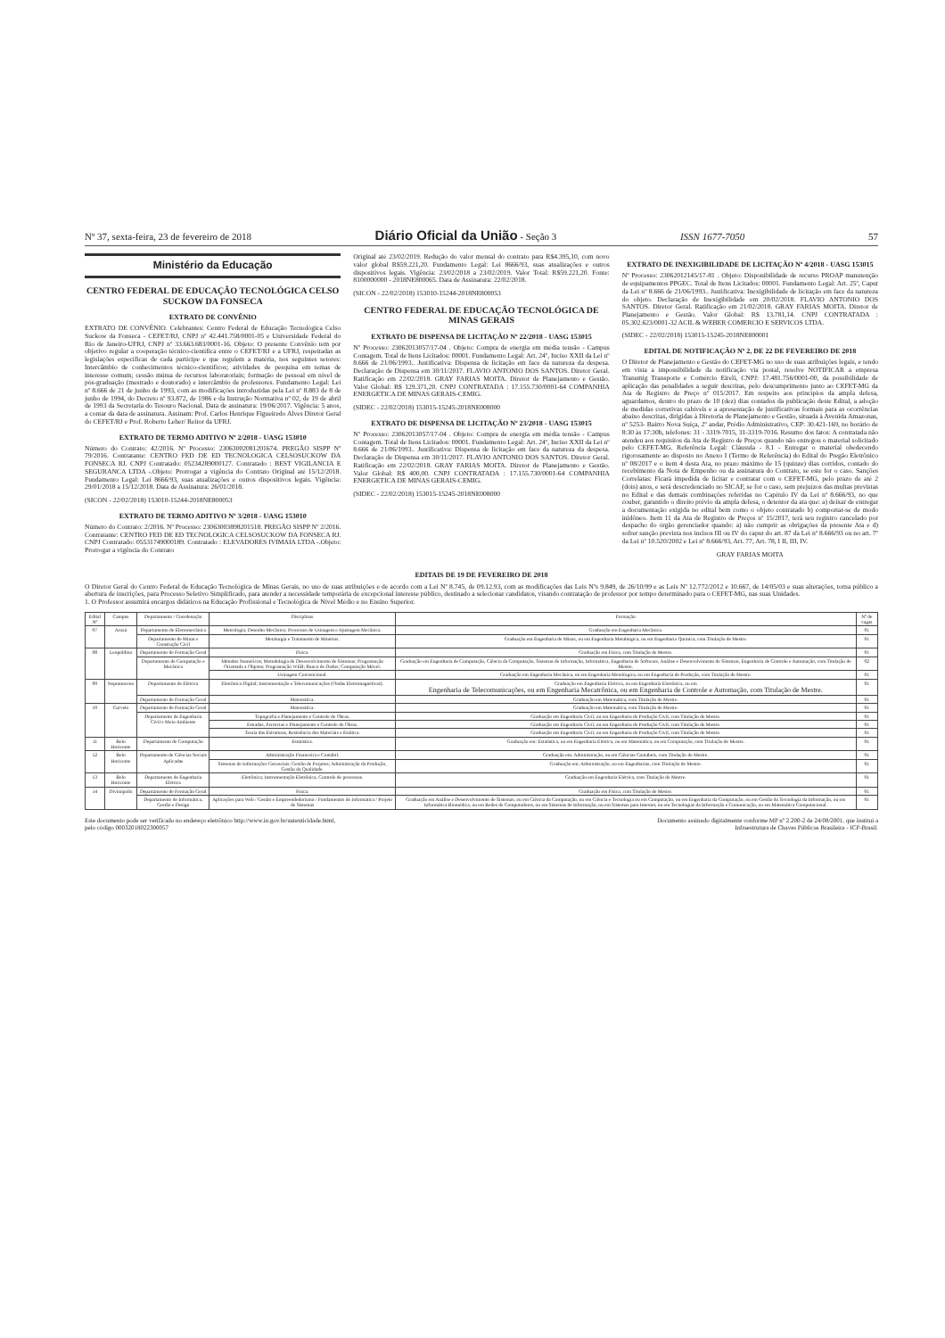Nº 37, sexta-feira, 23 de fevereiro de 2018 Diário Oficial da União - Seção 3 ISSN 1677-7050 57
Ministério da Educação
CENTRO FEDERAL DE EDUCAÇÃO TECNOLÓGICA CELSO SUCKOW DA FONSECA
EXTRATO DE CONVÊNIO
EXTRATO DE CONVÊNIO. Celebrantes: Centro Federal de Educação Tecnológica Celso Suckow da Fonseca - CEFET/RJ, CNPJ nº 42.441.758/0001-05 e Universidade Federal do Rio de Janeiro-UFRJ, CNPJ nº 33.663.683/0001-16. Objeto: O presente Convênio tem por objetivo regular a cooperação técnico-científica entre o CEFET/RJ e a UFRJ, respeitadas as legislações específicas de cada partícipe e que regulem a matéria, nos seguintes setores: Intercâmbio de conhecimentos técnico-científicos; atividades de pesquisa em temas de interesse comum; cessão mútua de recursos laboratoriais; formação de pessoal em nível de pós-graduação (mestrado e doutorado) e intercâmbio de professores. Fundamento Legal: Lei nº 8.666 de 21 de junho de 1993, com as modificações introduzidas pela Lei nº 8.883 de 8 de junho de 1994, do Decreto nº 93.872, de 1986 e da Instrução Normativa nº 02, de 19 de abril de 1993 da Secretaria do Tesouro Nacional. Data de assinatura: 19/06/2017. Vigência: 5 anos, a contar da data de assinatura. Assinam: Prof. Carlos Henrique Figueiredo Alves Diretor Geral do CEFET/RJ e Prof. Roberto Leher/ Reitor da UFRJ.
EXTRATO DE TERMO ADITIVO Nº 2/2018 - UASG 153010
Número do Contrato: 42/2016. Nº Processo: 23063002081201674. PREGÃO SISPP Nº 79/2016. Contratante: CENTRO FED DE ED TECNOLOGICA CELSOSUCKOW DA FONSECA RJ. CNPJ Contratado: 05234289000127. Contratado : BEST VIGILANCIA E SEGURANCA LTDA -.Objeto: Prorrogar a vigência do Contrato Original até 15/12/2018. Fundamento Legal: Lei 8666/93, suas atualizações e outros dispositivos legais. Vigência: 29/01/2018 a 15/12/2018. Data de Assinatura: 26/01/2018.
(SICON - 22/02/2018) 153010-15244-2018NE800053
EXTRATO DE TERMO ADITIVO Nº 3/2018 - UASG 153010
Número do Contrato: 2/2016. Nº Processo: 23063003898201518. PREGÃO SISPP Nº 2/2016. Contratante: CENTRO FED DE ED TECNOLOGICA CELSOSUCKOW DA FONSECA RJ. CNPJ Contratado: 05531749000189. Contratado : ELEVADORES IVIMAIA LTDA -.Objeto: Prorrogar a vigência do Contrato
Original até 23/02/2019. Redução do valor mensal do contrato para R$4.395,10, com novo valor global R$59.221,20. Fundamento Legal: Lei 8666/93, suas atualizações e outros dispositivos legais. Vigência: 23/02/2018 a 23/02/2019. Valor Total: R$59.221,20. Fonte: 8100000000 - 2018NE800065. Data de Assinatura: 22/02/2018.
(SICON - 22/02/2018) 153010-15244-2018NE800053
CENTRO FEDERAL DE EDUCAÇÃO TECNOLÓGICA DE MINAS GERAIS
EXTRATO DE DISPENSA DE LICITAÇÃO Nº 22/2018 - UASG 153015
Nº Processo: 23062013057/17-04 . Objeto: Compra de energia em média tensão - Campus Contagem. Total de Itens Licitados: 00001. Fundamento Legal: Art. 24º, Inciso XXII da Lei nº 8.666 de 21/06/1993.. Justificativa: Dispensa de licitação em face da natureza da despesa. Declaração de Dispensa em 30/11/2017. FLAVIO ANTONIO DOS SANTOS. Diretor Geral. Ratificação em 22/02/2018. GRAY FARIAS MOITA. Diretor de Planejamento e Gestão. Valor Global: R$ 129.371,20. CNPJ CONTRATADA : 17.155.730/0001-64 COMPANHIA ENERGETICA DE MINAS GERAIS-CEMIG.
(SIDEC - 22/02/2018) 153015-15245-2018NE008000
EXTRATO DE DISPENSA DE LICITAÇÃO Nº 23/2018 - UASG 153015
Nº Processo: 23062013057/17-04 . Objeto: Compra de energia em média tensão - Campus Contagem. Total de Itens Licitados: 00001. Fundamento Legal: Art. 24º, Inciso XXII da Lei nº 8.666 de 21/06/1993.. Justificativa: Dispensa de licitação em face da natureza da despesa. Declaração de Dispensa em 30/11/2017. FLAVIO ANTONIO DOS SANTOS. Diretor Geral. Ratificação em 22/02/2018. GRAY FARIAS MOITA. Diretor de Planejamento e Gestão. Valor Global: R$ 400,00. CNPJ CONTRATADA : 17.155.730/0001-64 COMPANHIA ENERGETICA DE MINAS GERAIS-CEMIG.
(SIDEC - 22/02/2018) 153015-15245-2018NE008000
EXTRATO DE INEXIGIBILIDADE DE LICITAÇÃO Nº 4/2018 - UASG 153015
Nº Processo: 23062012145/17-81 . Objeto: Disponibilidade de recurso PROAP manutenção de equipamentos PPGEC. Total de Itens Licitados: 00001. Fundamento Legal: Art. 25º, Caput da Lei nº 8.666 de 21/06/1993.. Justificativa: Inexigibilidade de licitação em face da natureza do objeto. Declaração de Inexigibilidade em 20/02/2018. FLAVIO ANTONIO DOS SANTOS. Diretor Geral. Ratificação em 21/02/2018. GRAY FARIAS MOITA. Diretor de Planejamento e Gestão. Valor Global: R$ 13.781,14. CNPJ CONTRATADA : 05.302.623/0001-32 ACIL & WEBER COMERCIO E SERVICOS LTDA.
(SIDEC - 22/02/2018) 153015-15245-2018NE800001
EDITAL DE NOTIFICAÇÃO Nº 2, DE 22 DE FEVEREIRO DE 2018
O Diretor de Planejamento e Gestão do CEFET-MG no uso de suas atribuições legais, e tendo em vista a impossibilidade da notificação via postal, resolve NOTIFICAR a empresa Transmig Transporte e Comércio Eireli, CNPJ: 17.481.756/0001-00, da possibilidade de aplicação das penalidades a seguir descritas, pelo descumprimento junto ao CEFET-MG da Ata de Registro de Preço nº 015/2017. Em respeito aos princípios da ampla defesa, aguardamos, dentro do prazo de 10 (dez) dias contados da publicação deste Edital, a adoção de medidas corretivas cabíveis e a apresentação de justificativas formais para as ocorrências abaixo descritas, dirigidas à Diretoria de Planejamento e Gestão, situada à Avenida Amazonas, nº 5253- Bairro Nova Suíça, 2º andar, Prédio Administrativo, CEP: 30.421-169, no horário de 8:30 às 17:30h, telefones: 31 - 3319-7015, 31-3319-7016. Resumo dos fatos: A contratada não atendeu aos requisitos da Ata de Registro de Preços quando não entregou o material solicitado pelo CEFET-MG. Referência Legal: Cláusula - 8.1 - Entregar o material obedecendo rigorosamente ao disposto no Anexo I (Termo de Referência) do Edital do Pregão Eletrônico nº 08/2017 e o item 4 desta Ata, no prazo máximo de 15 (quinze) dias corridos, contado do recebimento da Nota de Empenho ou da assinatura do Contrato, se este for o caso. Sanções Correlatas: Ficará impedida de licitar e contratar com o CEFET-MG, pelo prazo de até 2 (dois) anos, e será descredenciado no SICAF, se for o caso, sem prejuízos das multas previstas no Edital e das demais combinações referidas no Capítulo IV da Lei nº 8.666/93, no que couber, garantido o direito prévio da ampla defesa, o detentor da ata que: a) deixar de entregar a documentação exigida no edital bem como o objeto contratado b) comportar-se de modo inidôneo. Item 11 da Ata de Registro de Preços nº 15/2017, terá seu registro cancelado por despacho do órgão gerenciador quando: a) não cumprir as obrigações da presente Ata e d) sofrer sanção prevista nos incisos III ou IV do caput do art. 87 da Lei nº 8.666/93 ou no art. 7º da Lei nº 10.520/2002 e Lei nº 8.666/93, Art. 77, Art. 78, I II, III, IV.
GRAY FARIAS MOITA
EDITAIS DE 19 DE FEVEREIRO DE 2018
O Diretor Geral do Centro Federal de Educação Tecnológica de Minas Gerais, no uso de suas atribuições e de acordo com a Lei Nº 8.745, de 09.12.93, com as modificações das Leis Nºs 9.849, de 26/10/99 e as Leis Nº 12.772/2012 e 10.667, de 14/05/03 e suas alterações, torna público a abertura de inscrições, para Processo Seletivo Simplificado, para atender a necessidade temporária de excepcional interesse público, destinado a selecionar candidatos, visando contratação de professor por tempo determinado para o CEFET-MG, nas suas Unidades.
1. O Professor assumirá encargos didáticos na Educação Profissional e Tecnológica de Nível Médio e no Ensino Superior.
| Edital Nº | Campus | Departamento / Coordenação | Disciplinas | Formação | Nº de vagas |
| --- | --- | --- | --- | --- | --- |
| 07 | Araxá | Departamento de Eletromecânica | Metrologia; Desenho Mecânico; Processos de Usinagem e Ajustagem Mecânica. | Graduação em Engenharia Mecânica. | 01 |
| | | Departamento de Minas e Construção Civil | Metalurgia e Tratamento de Minérios. | Graduação em Engenharia de Minas, ou em Engenharia Metalúrgica, ou em Engenharia Química, com Titulação de Mestre. | 01 |
| 08 | Leopoldina | Departamento de Formação Geral | Física. | Graduação em Física, com Titulação de Mestre. | 01 |
| | | Departamento de Computação e Mecânica | Métodos Numéricos; Metodologia de Desenvolvimento de Sistemas; Programação Orientada a Objetos; Programação WEB; Banco de Dados; Computação Móvel. | Graduação em Engenharia de Computação, Ciência da Computação, Sistemas de Informação, Informática, Engenharia de Software, Análise e Desenvolvimento de Sistemas, Engenharia de Controle e Automação, com Titulação de Mestre. | 02 |
| | | | Usinagem Convencional. | Graduação em Engenharia Mecânica, ou em Engenharia Metalúrgica, ou em Engenharia de Produção, com Titulação de Mestre. | 01 |
| 09 | Nepomuceno | Departamento de Elétrica | Eletrônica Digital; Instrumentação e Telecomunicações (Ondas Eletromagnéticas). | Graduação em Engenharia Elétrica, ou em Engenharia Eletrônica, ou em Engenharia de Telecomunicações, ou em Engenharia Mecatrônica, ou em Engenharia de Controle e Automação, com Titulação de Mestre. | 01 |
| | | Departamento de Formação Geral | Matemática. | Graduação em Matemática, com Titulação de Mestre. | 01 |
| 10 | Curvelo | Departamento de Formação Geral | Matemática. | Graduação em Matemática, com Titulação de Mestre. | 01 |
| | | Departamento de Engenharia Civil e Meio Ambiente | Topografia e Planejamento e Controle de Obras. | Graduação em Engenharia Civil, ou em Engenharia de Produção Civil, com Titulação de Mestre. | 01 |
| | | | Estradas, Ferrovias e Planejamento e Controle de Obras. | Graduação em Engenharia Civil, ou em Engenharia de Produção Civil, com Titulação de Mestre. | 01 |
| | | | Teoria das Estruturas, Resistência dos Materiais e Estática. | Graduação em Engenharia Civil, ou em Engenharia de Produção Civil, com Titulação de Mestre. | 01 |
| 11 | Belo Horizonte | Departamento de Computação | Estatística. | Graduação em: Estatística, ou em Engenharia Elétrica, ou em Matemática, ou em Computação, com Titulação de Mestre. | 01 |
| 12 | Belo Horizonte | Departamento de Ciências Sociais Aplicadas | Administração Financeira e Contábil. | Graduação em: Administração, ou em Ciências Contábeis, com Titulação de Mestre. | 01 |
| | | | Sistemas de Informações Gerenciais; Gestão de Projetos; Administração da Produção, Gestão da Qualidade. | Graduação em: Administração, ou em Engenharias, com Titulação de Mestre. | 01 |
| 13 | Belo Horizonte | Departamento de Engenharia Elétrica | Eletrônica; Instrumentação Eletrônica, Controle de processos. | Graduação em Engenharia Elétrica, com Titulação de Mestre. | 01 |
| 14 | Divinópolis | Departamento de Formação Geral | Física. | Graduação em Física, com Titulação de Mestre. | 01 |
| | | Departamento de Informática, Gestão e Design | Aplicações para Web / Gestão e Empreendedorismo / Fundamentos de Informática / Projeto de Sistemas | Graduação em Análise e Desenvolvimento de Sistemas, ou em Ciência da Computação, ou em Ciência e Tecnologia ou em Computação, ou em Engenharia da Computação, ou em Gestão da Tecnologia da Informação, ou em Informática Biomédica, ou em Redes de Computadores, ou em Sistemas de Informação, ou em Sistemas para Internet, ou em Tecnologias da Informação e Comunicação, ou em Matemática Computacional. | 01 |
Este documento pode ser verificado no endereço eletrônico http://www.in.gov.br/autenticidade.html,
pelo código 00032018022300057 Documento assinado digitalmente conforme MP nº 2.200-2 de 24/08/2001, que institui a
Infraestrutura de Chaves Públicas Brasileira - ICP-Brasil.